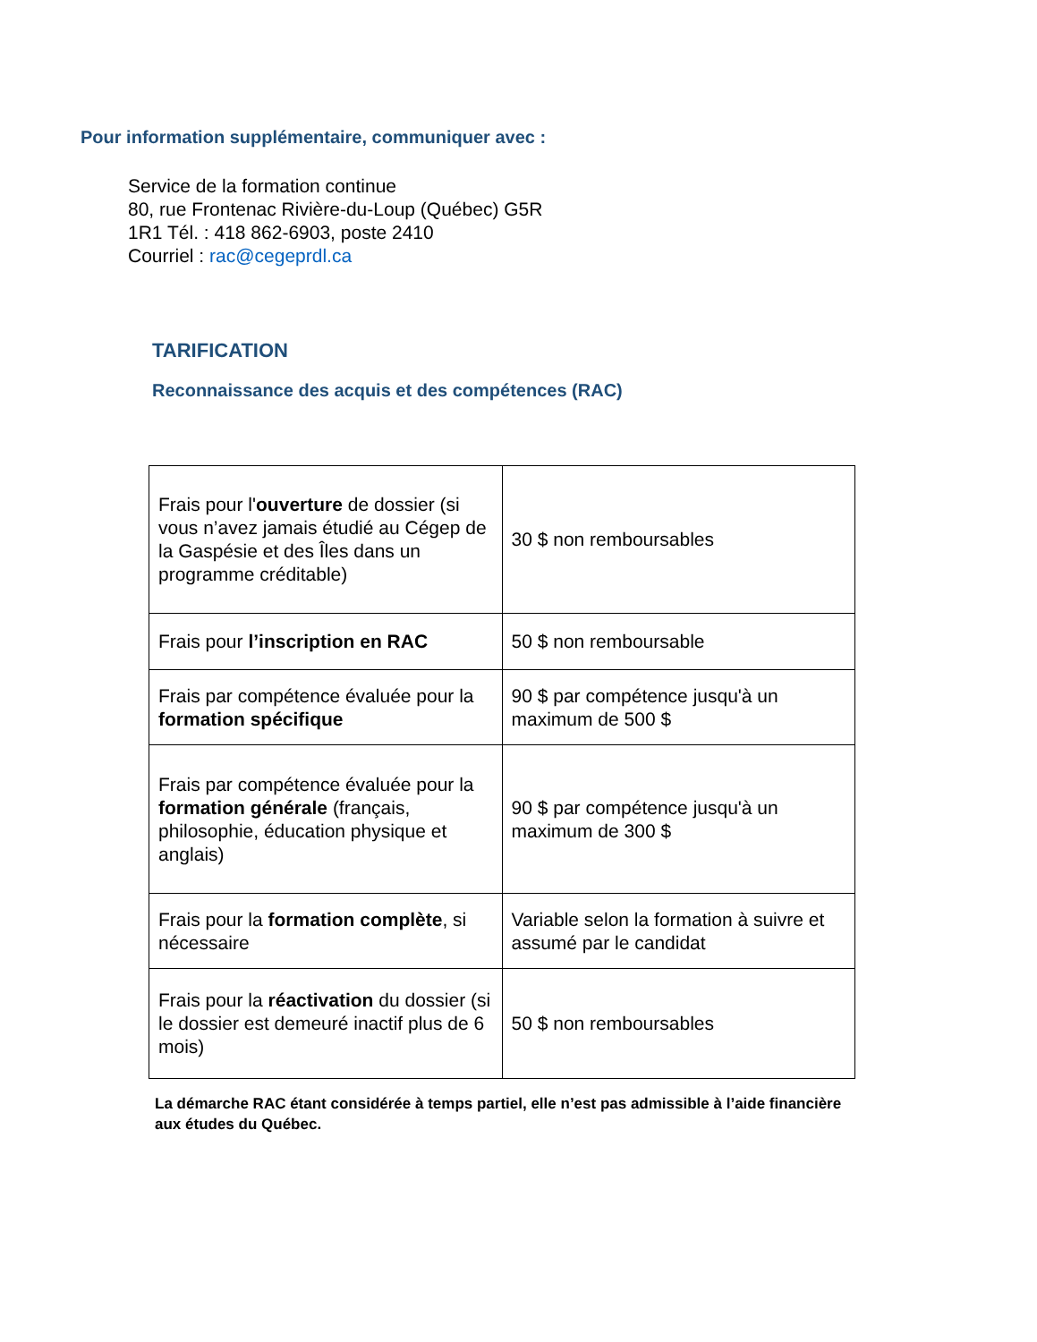Pour information supplémentaire, communiquer avec :
Service de la formation continue
80, rue Frontenac Rivière-du-Loup (Québec) G5R
1R1 Tél. : 418 862-6903, poste 2410
Courriel : rac@cegeprdl.ca
TARIFICATION
Reconnaissance des acquis et des compétences (RAC)
| Frais pour l' ouverture de dossier (si vous n’avez jamais étudié au Cégep de la Gaspésie et des Îles dans un programme créditable) | 30 $ non remboursables |
| Frais pour l’inscription en RAC | 50 $ non remboursable |
| Frais par compétence évaluée pour la formation spécifique | 90 $ par compétence jusqu'à un maximum de 500 $ |
| Frais par compétence évaluée pour la formation générale (français, philosophie, éducation physique et anglais) | 90 $ par compétence jusqu'à un maximum de 300 $ |
| Frais pour la formation complète , si nécessaire | Variable selon la formation à suivre et assumé par le candidat |
| Frais pour la réactivation du dossier (si le dossier est demeuré inactif plus de 6 mois) | 50 $ non remboursables |
La démarche RAC étant considérée à temps partiel, elle n’est pas admissible à l’aide financière aux études du Québec.